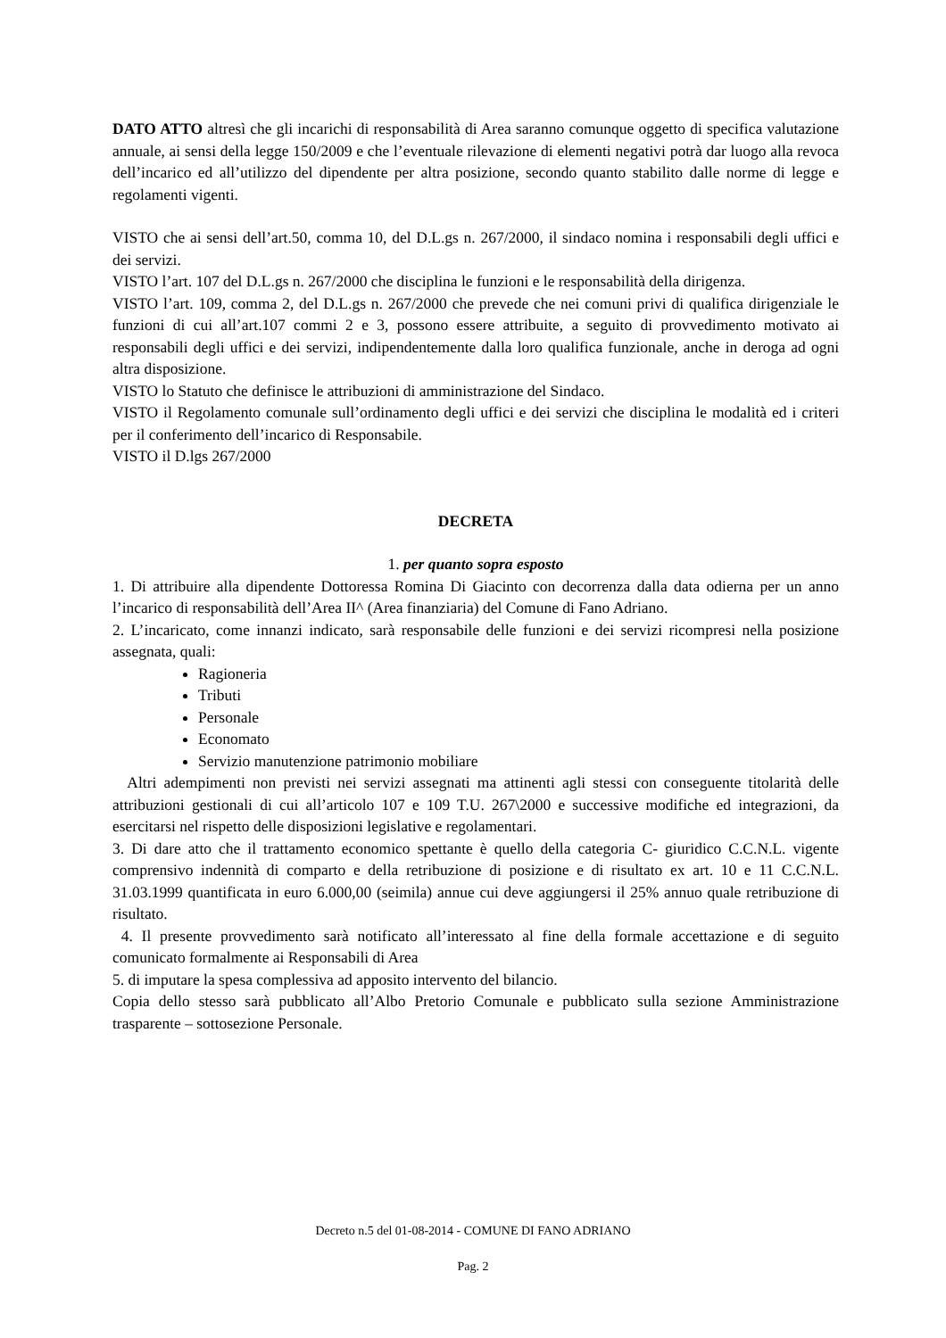DATO ATTO altresì che gli incarichi di responsabilità di Area saranno comunque oggetto di specifica valutazione annuale, ai sensi della legge 150/2009 e che l’eventuale rilevazione di elementi negativi potrà dar luogo alla revoca dell’incarico ed all’utilizzo del dipendente per altra posizione, secondo quanto stabilito dalle norme di legge e regolamenti vigenti.
VISTO che ai sensi dell’art.50, comma 10, del D.L.gs n. 267/2000, il sindaco nomina i responsabili degli uffici e dei servizi.
VISTO l’art. 107 del D.L.gs n. 267/2000 che disciplina le funzioni e le responsabilità della dirigenza.
VISTO l’art. 109, comma 2, del D.L.gs n. 267/2000 che prevede che nei comuni privi di qualifica dirigenziale le funzioni di cui all’art.107 commi 2 e 3, possono essere attribuite, a seguito di provvedimento motivato ai responsabili degli uffici e dei servizi, indipendentemente dalla loro qualifica funzionale, anche in deroga ad ogni altra disposizione.
VISTO lo Statuto che definisce le attribuzioni di amministrazione del Sindaco.
VISTO il Regolamento comunale sull’ordinamento degli uffici e dei servizi che disciplina le modalità ed i criteri per il conferimento dell’incarico di Responsabile.
VISTO il D.lgs 267/2000
DECRETA
1. per quanto sopra esposto
1. Di attribuire alla dipendente Dottoressa Romina Di Giacinto con decorrenza dalla data odierna per un anno l’incarico di responsabilità dell’Area II^ (Area finanziaria) del Comune di Fano Adriano.
2. L’incaricato, come innanzi indicato, sarà responsabile delle funzioni e dei servizi ricompresi nella posizione assegnata, quali:
Ragioneria
Tributi
Personale
Economato
Servizio manutenzione patrimonio mobiliare
Altri adempimenti non previsti nei servizi assegnati ma attinenti agli stessi con conseguente titolarità delle attribuzioni gestionali di cui all’articolo 107 e 109 T.U. 267\2000 e successive modifiche ed integrazioni, da esercitarsi nel rispetto delle disposizioni legislative e regolamentari.
3. Di dare atto che il trattamento economico spettante è quello della categoria C- giuridico C.C.N.L. vigente comprensivo indennità di comparto e della retribuzione di posizione e di risultato ex art. 10 e 11 C.C.N.L. 31.03.1999 quantificata in euro 6.000,00 (seimila) annue cui deve aggiungersi il 25% annuo quale retribuzione di risultato.
4. Il presente provvedimento sarà notificato all’interessato al fine della formale accettazione e di seguito comunicato formalmente ai Responsabili di Area
5. di imputare la spesa complessiva ad apposito intervento del bilancio.
Copia dello stesso sarà pubblicato all’Albo Pretorio Comunale e pubblicato sulla sezione Amministrazione trasparente – sottosezione Personale.
Decreto n.5 del 01-08-2014 - COMUNE DI FANO ADRIANO
Pag. 2